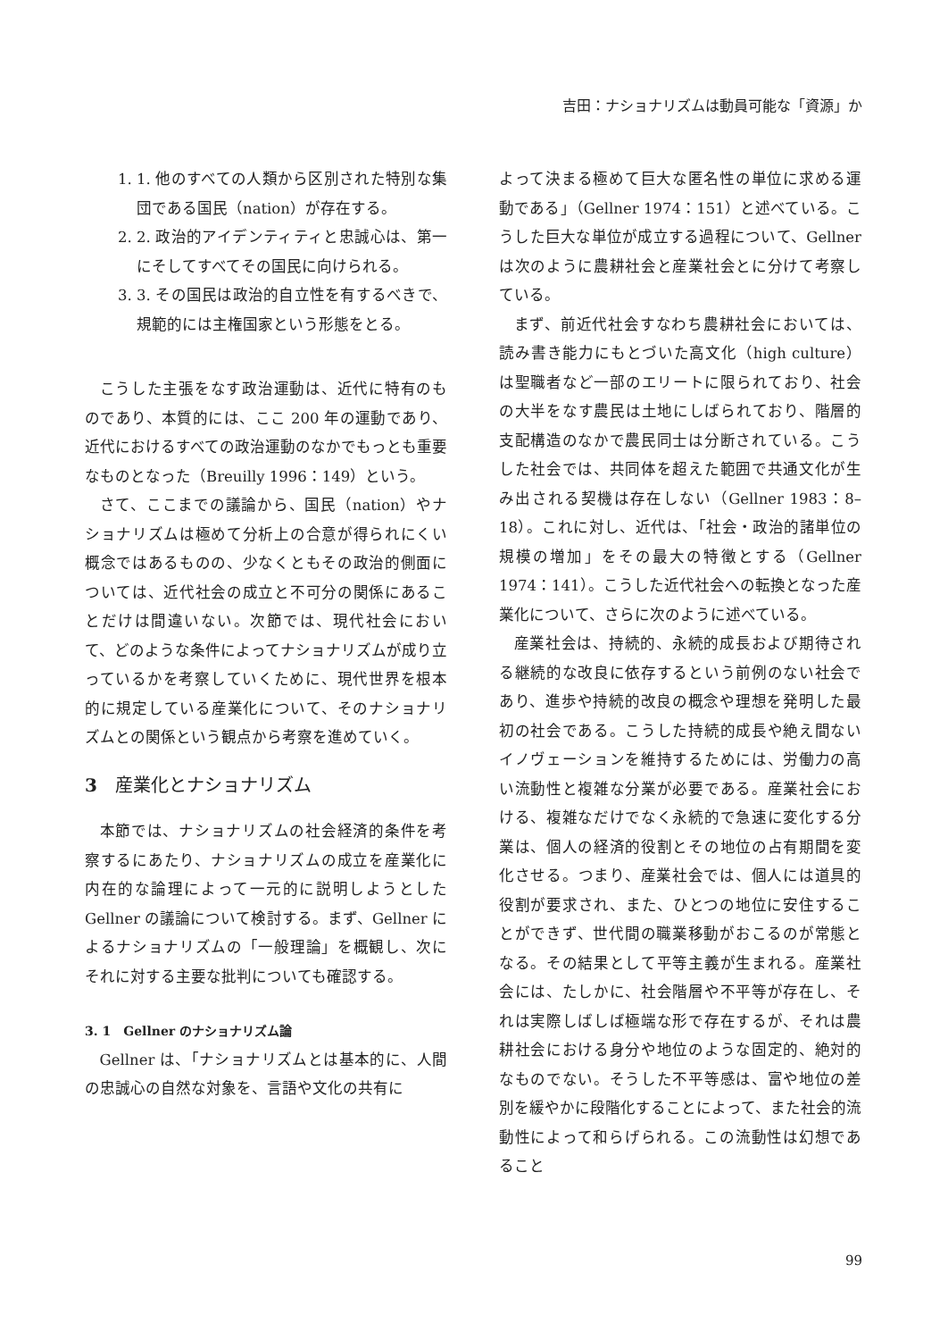吉田：ナショナリズムは動員可能な「資源」か
1. 1. 他のすべての人類から区別された特別な集団である国民（nation）が存在する。
2. 2. 政治的アイデンティティと忠誠心は、第一にそしてすべてその国民に向けられる。
3. 3. その国民は政治的自立性を有するべきで、規範的には主権国家という形態をとる。
こうした主張をなす政治運動は、近代に特有のものであり、本質的には、ここ 200 年の運動であり、近代におけるすべての政治運動のなかでもっとも重要なものとなった（Breuilly 1996：149）という。
さて、ここまでの議論から、国民（nation）やナショナリズムは極めて分析上の合意が得られにくい概念ではあるものの、少なくともその政治的側面については、近代社会の成立と不可分の関係にあることだけは間違いない。次節では、現代社会において、どのような条件によってナショナリズムが成り立っているかを考察していくために、現代世界を根本的に規定している産業化について、そのナショナリズムとの関係という観点から考察を進めていく。
3 産業化とナショナリズム
本節では、ナショナリズムの社会経済的条件を考察するにあたり、ナショナリズムの成立を産業化に内在的な論理によって一元的に説明しようとした Gellner の議論について検討する。まず、Gellner によるナショナリズムの「一般理論」を概観し、次にそれに対する主要な批判についても確認する。
3. 1　Gellner のナショナリズム論
Gellner は、「ナショナリズムとは基本的に、人間の忠誠心の自然な対象を、言語や文化の共有に
よって決まる極めて巨大な匿名性の単位に求める運動である」（Gellner 1974：151）と述べている。こうした巨大な単位が成立する過程について、Gellner は次のように農耕社会と産業社会とに分けて考察している。
まず、前近代社会すなわち農耕社会においては、読み書き能力にもとづいた高文化（high culture）は聖職者など一部のエリートに限られており、社会の大半をなす農民は土地にしばられており、階層的支配構造のなかで農民同士は分断されている。こうした社会では、共同体を超えた範囲で共通文化が生み出される契機は存在しない（Gellner 1983：8–18）。これに対し、近代は、「社会・政治的諸単位の規模の増加」をその最大の特徴とする（Gellner 1974：141）。こうした近代社会への転換となった産業化について、さらに次のように述べている。
産業社会は、持続的、永続的成長および期待される継続的な改良に依存するという前例のない社会であり、進歩や持続的改良の概念や理想を発明した最初の社会である。こうした持続的成長や絶え間ないイノヴェーションを維持するためには、労働力の高い流動性と複雑な分業が必要である。産業社会における、複雑なだけでなく永続的で急速に変化する分業は、個人の経済的役割とその地位の占有期間を変化させる。つまり、産業社会では、個人には道具的役割が要求され、また、ひとつの地位に安住することができず、世代間の職業移動がおこるのが常態となる。その結果として平等主義が生まれる。産業社会には、たしかに、社会階層や不平等が存在し、それは実際しばしば極端な形で存在するが、それは農耕社会における身分や地位のような固定的、絶対的なものでない。そうした不平等感は、富や地位の差別を緩やかに段階化することによって、また社会的流動性によって和らげられる。この流動性は幻想であること
99